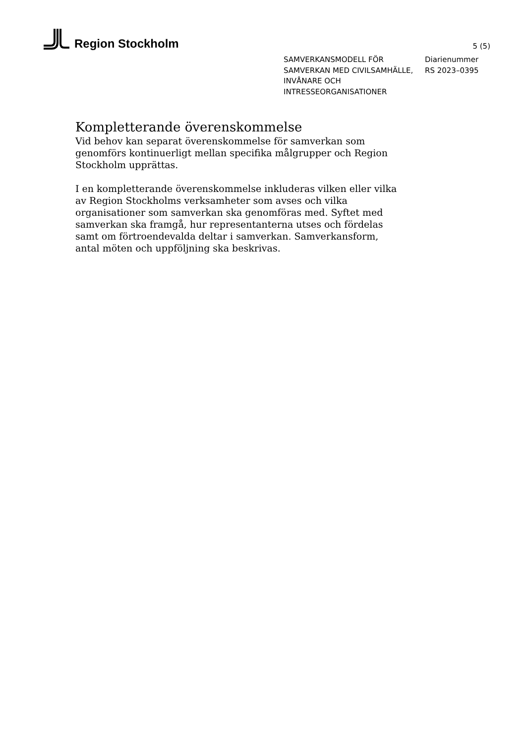Region Stockholm
5 (5)
SAMVERKANSMODELL FÖR SAMVERKAN MED CIVILSAMHÄLLE, INVÅNARE OCH INTRESSEORGANISATIONER
Diarienummer
RS 2023–0395
Kompletterande överenskommelse
Vid behov kan separat överenskommelse för samverkan som genomförs kontinuerligt mellan specifika målgrupper och Region Stockholm upprättas.
I en kompletterande överenskommelse inkluderas vilken eller vilka av Region Stockholms verksamheter som avses och vilka organisationer som samverkan ska genomföras med. Syftet med samverkan ska framgå, hur representanterna utses och fördelas samt om förtroendevalda deltar i samverkan. Samverkansform, antal möten och uppföljning ska beskrivas.